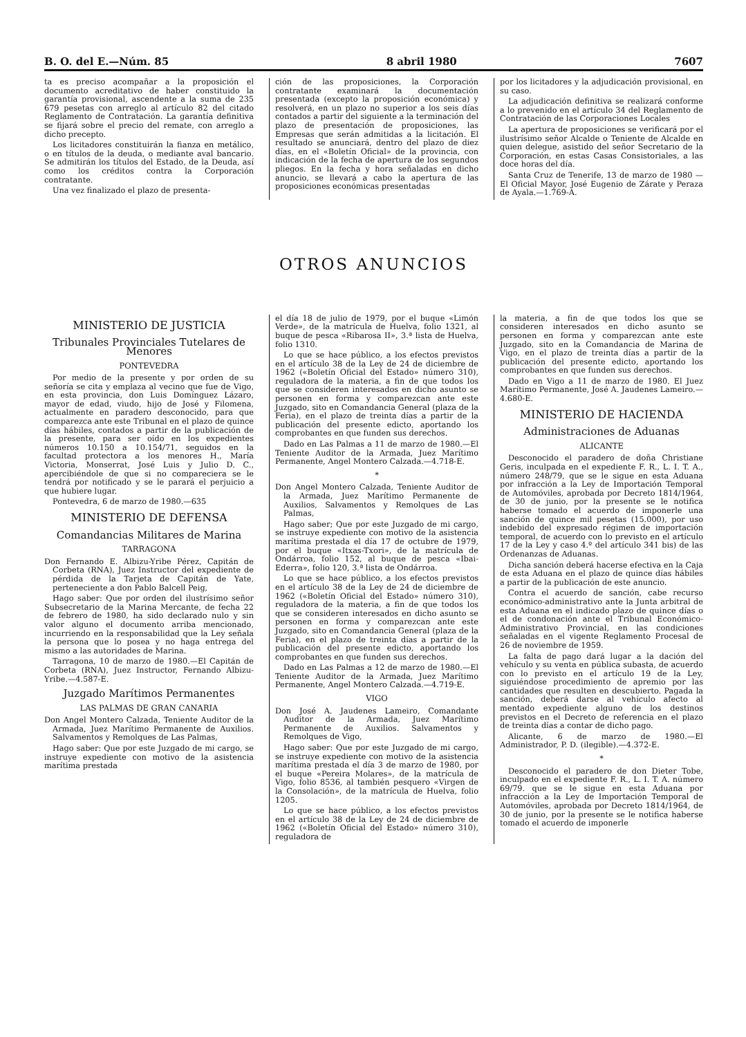B. O. del E.—Núm. 85 8 abril 1980 7607
ta es preciso acompañar a la proposición el documento acreditativo de haber constituido la garantía provisional, ascendente a la suma de 235 679 pesetas con arreglo al artículo 82 del citado Reglamento de Contratación. La garantía definitiva se fijará sobre el precio del remate, con arreglo a dicho precepto.
Los licitadores constituirán la fianza en metálico, o en títulos de la deuda, o mediante aval bancario. Se admitirán los títulos del Estado, de la Deuda, así como los créditos contra la Corporación contratante.
Una vez finalizado el plazo de presenta-
ción de las proposiciones, la Corporación contratante examinará la documentación presentada (excepto la proposición económica) y resolverá, en un plazo no superior a los seis días contados a partir del siguiente a la terminación del plazo de presentación de proposiciones, las Empresas que serán admitidas a la licitación. El resultado se anunciará, dentro del plazo de diez días, en el «Boletín Oficial» de la provincia, con indicación de la fecha de apertura de los segundos pliegos. En la fecha y hora señaladas en dicho anuncio, se llevará a cabo la apertura de las proposiciones económicas presentadas
por los licitadores y la adjudicación provisional, en su caso.
La adjudicación definitiva se realizará conforme a lo prevenido en el artículo 34 del Reglamento de Contratación de las Corporaciones Locales
La apertura de proposiciones se verificará por el ilustrísimo señor Alcalde o Teniente de Alcalde en quien delegue, asistido del señor Secretario de la Corporación, en estas Casas Consistoriales, a las doce horas del día.
Santa Cruz de Tenerife, 13 de marzo de 1980 —El Oficial Mayor, José Eugenio de Zárate y Peraza de Ayala.—1.769-A.
OTROS ANUNCIOS
MINISTERIO DE JUSTICIA
Tribunales Provinciales Tutelares de Menores
PONTEVEDRA
Por medio de la presente y por orden de su señoría se cita y emplaza al vecino que fue de Vigo, en esta provincia, don Luis Domínguez Lázaro, mayor de edad, viudo, hijo de José y Filomena, actualmente en paradero desconocido, para que comparezca ante este Tribunal en el plazo de quince días hábiles, contados a partir de la publicación de la presente, para ser oído en los expedientes números 10.150 a 10.154/71, seguidos en la facultad protectora a los menores H., María Victoria, Monserrat, José Luis y Julio D. C., apercibiéndole de que si no compareciera se le tendrá por notificado y se le parará el perjuicio a que hubiere lugar.
Pontevedra, 6 de marzo de 1980.—635
MINISTERIO DE DEFENSA
Comandancias Militares de Marina
TARRAGONA
Don Fernando E. Albizu-Yribe Pérez, Capitán de Corbeta (RNA), Juez Instructor del expediente de pérdida de la Tarjeta de Capitán de Yate, perteneciente a don Pablo Balcell Peig,
Hago saber: Que por orden del ilustrísimo señor Subsecretario de la Marina Mercante, de fecha 22 de febrero de 1980, ha sido declarado nulo y sin valor alguno el documento arriba mencionado, incurriendo en la responsabilidad que la Ley señala la persona que lo posea y no haga entrega del mismo a las autoridades de Marina.
Tarragona, 10 de marzo de 1980.—El Capitán de Corbeta (RNA), Juez Instructor, Fernando Albizu-Yribe.—4.587-E.
Juzgado Marítimos Permanentes
LAS PALMAS DE GRAN CANARIA
Don Angel Montero Calzada, Teniente Auditor de la Armada, Juez Marítimo Permanente de Auxilios. Salvamentos y Remolques de Las Palmas,
Hago saber: Que por este Juzgado de mi cargo, se instruye expediente con motivo de la asistencia marítima prestada
el día 18 de julio de 1979, por el buque «Limón Verde», de la matrícula de Huelva, folio 1321, al buque de pesca «Ribarosa II», 3.ª lista de Huelva, folio 1310.
Lo que se hace público, a los efectos previstos en el artículo 38 de la Ley de 24 de diciembre de 1962 («Boletín Oficial del Estado» número 310), reguladora de la materia, a fin de que todos los que se consideren interesados en dicho asunto se personen en forma y comparezcan ante este Juzgado, sito en Comandancia General (plaza de la Feria), en el plazo de treinta días a partir de la publicación del presente edicto, aportando los comprobantes en que funden sus derechos.
Dado en Las Palmas a 11 de marzo de 1980.—El Teniente Auditor de la Armada, Juez Marítimo Permanente, Angel Montero Calzada.—4.718-E.
*
Don Angel Montero Calzada, Teniente Auditor de la Armada, Juez Marítimo Permanente de Auxilios, Salvamentos y Remolques de Las Palmas,
Hago saber; Que por este Juzgado de mi cargo, se instruye expediente con motivo de la asistencia marítima prestada el día 17 de octubre de 1979, por el buque «Itxas-Txori», de la matrícula de Ondárroa, folio 152, al buque de pesca «Ibai-Ederra», folio 120, 3.ª lista de Ondárroa.
Lo que se hace público, a los efectos previstos en el artículo 38 de la Ley de 24 de diciembre de 1962 («Boletín Oficial del Estado» número 310), reguladora de la materia, a fin de que todos los que se consideren interesados en dicho asunto se personen en forma y comparezcan ante este Juzgado, sito en Comandancia General (plaza de la Feria), en el plazo de treinta días a partir de la publicación del presente edicto, aportando los comprobantes en que funden sus derechos.
Dado en Las Palmas a 12 de marzo de 1980.—El Teniente Auditor de la Armada, Juez Marítimo Permanente, Angel Montero Calzada.—4.719-E.
VIGO
Don José A. Jaudenes Lameiro, Comandante Auditor de la Armada, Juez Marítimo Permanente de Auxilios. Salvamentos y Remolques de Vigo,
Hago saber: Que por este Juzgado de mi cargo, se instruye expediente con motivo de la asistencia marítima prestada el día 3 de marzo de 1980, por el buque «Pereira Molares», de la matrícula de Vigo, folio 8536, al también pesquero «Virgen de la Consolación», de la matrícula de Huelva, folio 1205.
Lo que se hace público, a los efectos previstos en el artículo 38 de la Ley de 24 de diciembre de 1962 («Boletín Oficial del Estado» número 310), reguladora de
la materia, a fin de que todos los que se consideren interesados en dicho asunto se personen en forma y comparezcan ante este Juzgado, sito en la Comandancia de Marina de Vigo, en el plazo de treinta días a partir de la publicación del presente edicto, aportando los comprobantes en que funden sus derechos.
Dado en Vigo a 11 de marzo de 1980. El Juez Marítimo Permanente, José A. Jaudenes Lameiro.—4.680-E.
MINISTERIO DE HACIENDA
Administraciones de Aduanas
ALICANTE
Desconocido el paradero de doña Christiane Geris, inculpada en el expediente F. R., L. I. T. A., número 248/79, que se le sigue en esta Aduana por infracción a la Ley de Importación Temporal de Automóviles, aprobada por Decreto 1814/1964, de 30 de junio, por la presente se le notifica haberse tomado el acuerdo de imponerle una sanción de quince mil pesetas (15.000), por uso indebido del expresado régimen de importación temporal, de acuerdo con lo previsto en el artículo 17 de la Ley y caso 4.º del artículo 341 bis) de las Ordenanzas de Aduanas.
Dicha sanción deberá hacerse efectiva en la Caja de esta Aduana en el plazo de quince días hábiles a partir de la publicación de este anuncio.
Contra el acuerdo de sanción, cabe recurso económico-administrativo ante la Junta arbitral de esta Aduana en el indicado plazo de quince días o el de condonación ante el Tribunal Económico-Administrativo Provincial, en las condiciones señaladas en el vigente Reglamento Procesal de 26 de noviembre de 1959.
La falta de pago dará lugar a la dación del vehículo y su venta en pública subasta, de acuerdo con lo previsto en el artículo 19 de la Ley, siguiéndose procedimiento de apremio por las cantidades que resulten en descubierto. Pagada la sanción, deberá darse al vehículo afecto al mentado expediente alguno de los destinos previstos en el Decreto de referencia en el plazo de treinta días a contar de dicho pago.
Alicante, 6 de marzo de 1980.—El Administrador, P. D. (ilegible).—4.372-E.
*
Desconocido el paradero de don Dieter Tobe, inculpado en el expediente F. R., L. I. T. A. número 69/79. que se le sigue en esta Aduana por infracción a la Ley de Importación Temporal de Automóviles, aprobada por Decreto 1814/1964, de 30 de junio, por la presente se le notifica haberse tomado el acuerdo de imponerle